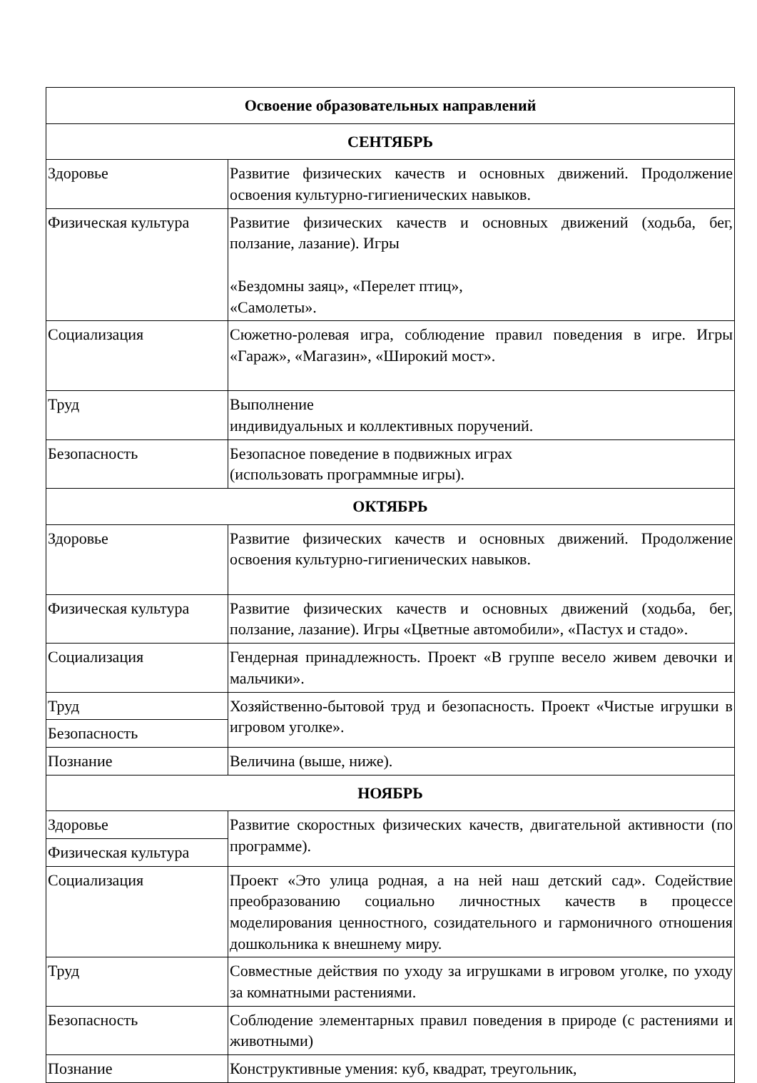| Освоение образовательных направлений | |
| --- | --- |
| СЕНТЯБРЬ | |
| Здоровье | Развитие физических качеств и основных движений. Продолжение освоения культурно-гигиенических навыков. |
| Физическая культура | Развитие физических качеств и основных движений (ходьба, бег, ползание, лазание). Игры «Бездомны заяц», «Перелет птиц», «Самолеты». |
| Социализация | Сюжетно-ролевая игра, соблюдение правил поведения в игре. Игры «Гараж», «Магазин», «Широкий мост». |
| Труд | Выполнение индивидуальных и коллективных поручений. |
| Безопасность | Безопасное поведение в подвижных играх (использовать программные игры). |
| ОКТЯБРЬ | |
| Здоровье | Развитие физических качеств и основных движений. Продолжение освоения культурно-гигиенических навыков. |
| Физическая культура | Развитие физических качеств и основных движений (ходьба, бег, ползание, лазание). Игры «Цветные автомобили», «Пастух и стадо». |
| Социализация | Гендерная принадлежность. Проект «В группе весело живем девочки и мальчики». |
| Труд | Хозяйственно-бытовой труд и безопасность. Проект «Чистые игрушки в игровом уголке». |
| Безопасность | |
| Познание | Величина (выше, ниже). |
| НОЯБРЬ | |
| Здоровье | Развитие скоростных физических качеств, двигательной активности (по программе). |
| Физическая культура | |
| Социализация | Проект «Это улица родная, а на ней наш детский сад». Содействие преобразованию социально личностных качеств в процессе моделирования ценностного, созидательного и гармоничного отношения дошкольника к внешнему миру. |
| Труд | Совместные действия по уходу за игрушками в игровом уголке, по уходу за комнатными растениями. |
| Безопасность | Соблюдение элементарных правил поведения в природе (с растениями и животными) |
| Познание | Конструктивные умения: куб, квадрат, треугольник, |